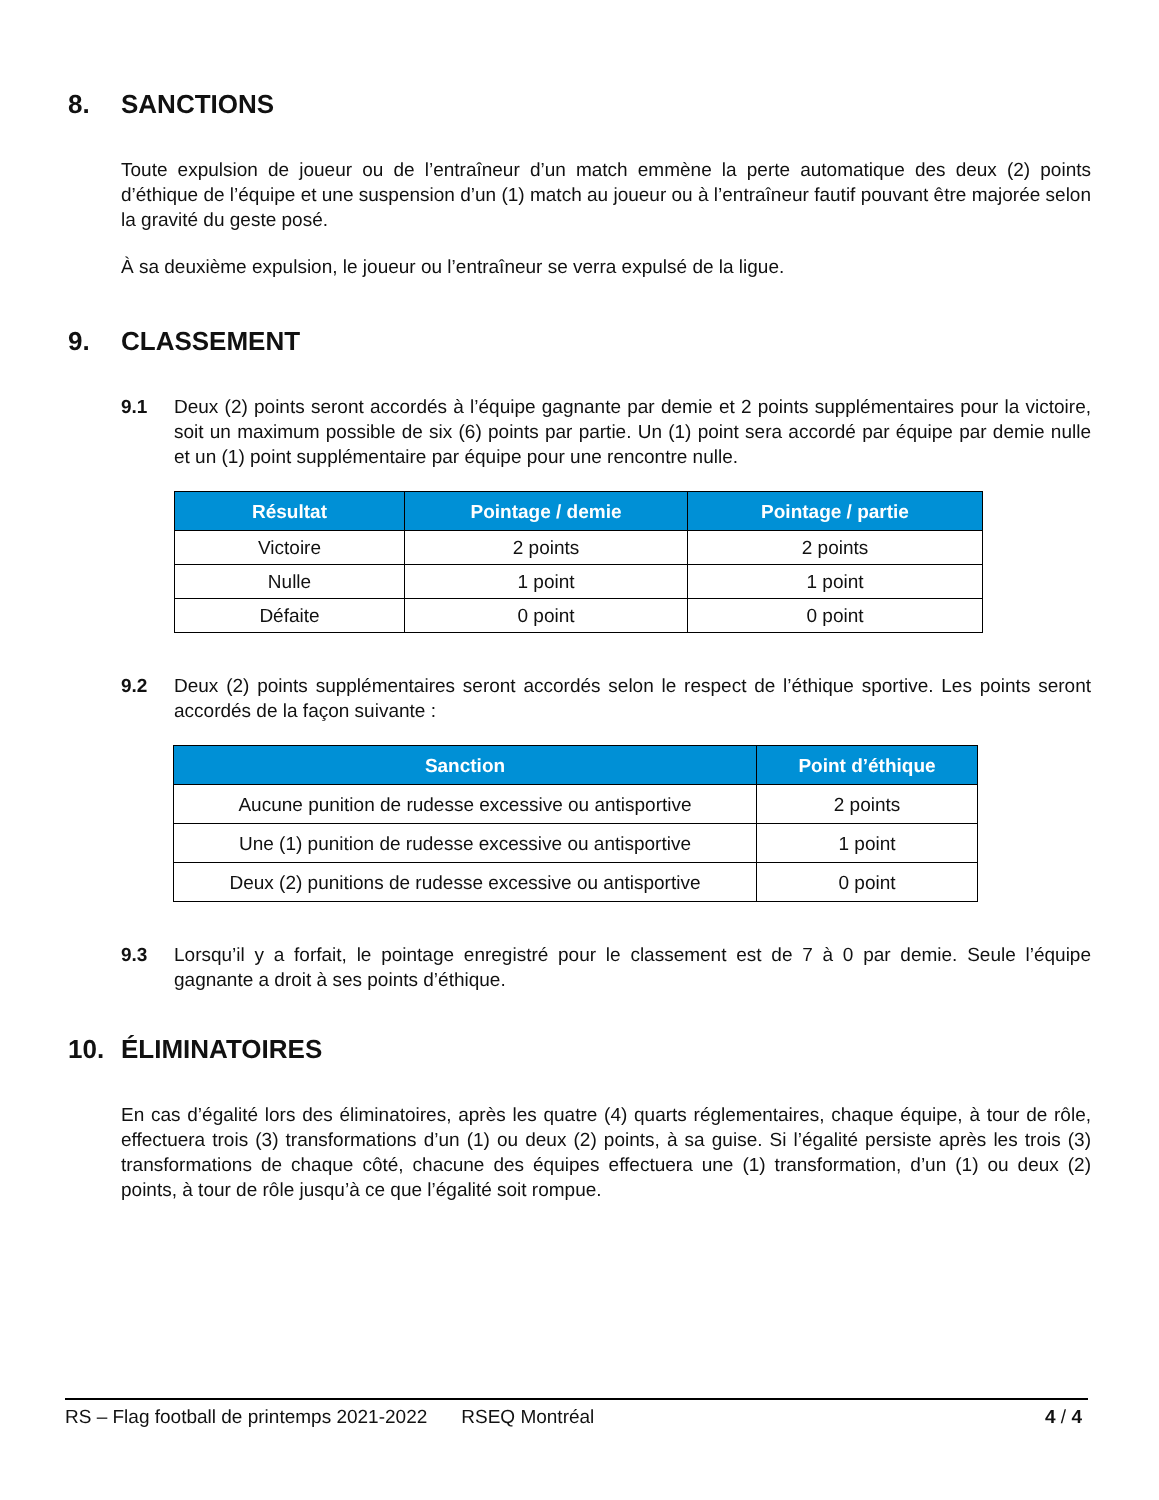8. SANCTIONS
Toute expulsion de joueur ou de l’entraîneur d’un match emmène la perte automatique des deux (2) points d’éthique de l’équipe et une suspension d’un (1) match au joueur ou à l’entraîneur fautif pouvant être majorée selon la gravité du geste posé.
À sa deuxième expulsion, le joueur ou l’entraîneur se verra expulsé de la ligue.
9. CLASSEMENT
9.1 Deux (2) points seront accordés à l’équipe gagnante par demie et 2 points supplémentaires pour la victoire, soit un maximum possible de six (6) points par partie. Un (1) point sera accordé par équipe par demie nulle et un (1) point supplémentaire par équipe pour une rencontre nulle.
| Résultat | Pointage / demie | Pointage / partie |
| --- | --- | --- |
| Victoire | 2 points | 2 points |
| Nulle | 1 point | 1 point |
| Défaite | 0 point | 0 point |
9.2 Deux (2) points supplémentaires seront accordés selon le respect de l’éthique sportive. Les points seront accordés de la façon suivante :
| Sanction | Point d’éthique |
| --- | --- |
| Aucune punition de rudesse excessive ou antisportive | 2 points |
| Une (1) punition de rudesse excessive ou antisportive | 1 point |
| Deux (2) punitions de rudesse excessive ou antisportive | 0 point |
9.3 Lorsqu’il y a forfait, le pointage enregistré pour le classement est de 7 à 0 par demie. Seule l’équipe gagnante a droit à ses points d’éthique.
10. ÉLIMINATOIRES
En cas d’égalité lors des éliminatoires, après les quatre (4) quarts réglementaires, chaque équipe, à tour de rôle, effectuera trois (3) transformations d’un (1) ou deux (2) points, à sa guise. Si l’égalité persiste après les trois (3) transformations de chaque côté, chacune des équipes effectuera une (1) transformation, d’un (1) ou deux (2) points, à tour de rôle jusqu’à ce que l’égalité soit rompue.
RS – Flag football de printemps 2021-2022 RSEQ Montréal 4 / 4